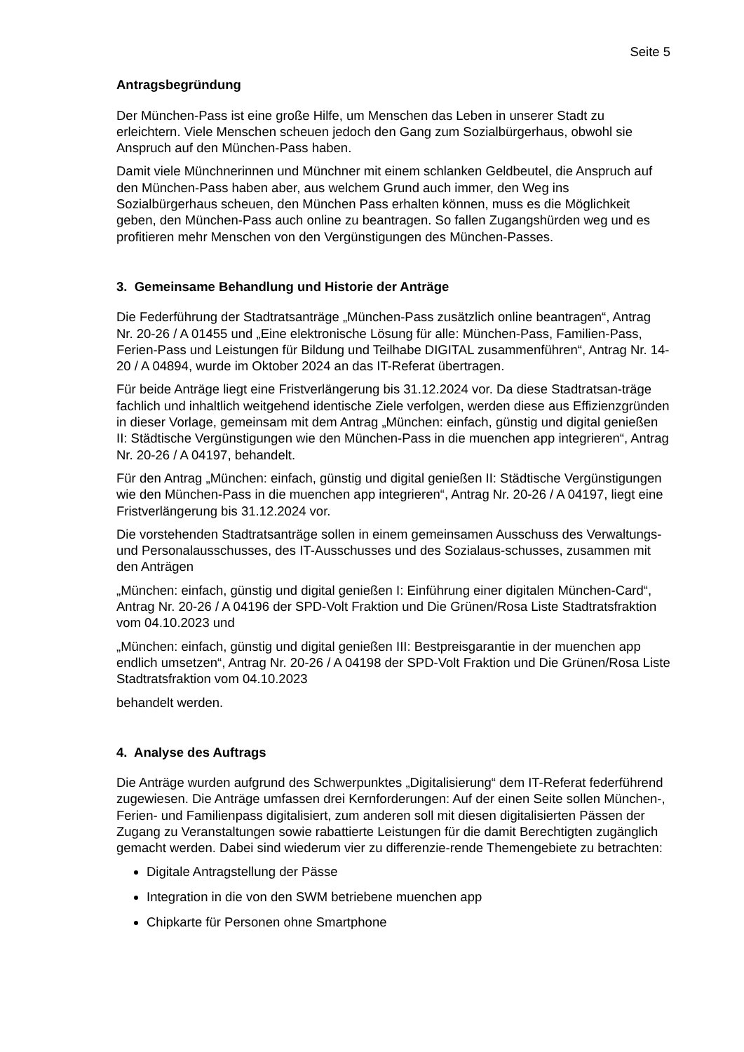Seite 5
Antragsbegründung
Der München-Pass ist eine große Hilfe, um Menschen das Leben in unserer Stadt zu erleichtern. Viele Menschen scheuen jedoch den Gang zum Sozialbürgerhaus, obwohl sie Anspruch auf den München-Pass haben.
Damit viele Münchnerinnen und Münchner mit einem schlanken Geldbeutel, die Anspruch auf den München-Pass haben aber, aus welchem Grund auch immer, den Weg ins Sozialbürgerhaus scheuen, den München Pass erhalten können, muss es die Möglichkeit geben, den München-Pass auch online zu beantragen. So fallen Zugangshürden weg und es profitieren mehr Menschen von den Vergünstigungen des München-Passes.
3. Gemeinsame Behandlung und Historie der Anträge
Die Federführung der Stadtratsanträge „München-Pass zusätzlich online beantragen“, Antrag Nr. 20-26 / A 01455 und „Eine elektronische Lösung für alle: München-Pass, Familien-Pass, Ferien-Pass und Leistungen für Bildung und Teilhabe DIGITAL zusammenführen“, Antrag Nr. 14-20 / A 04894, wurde im Oktober 2024 an das IT-Referat übertragen.
Für beide Anträge liegt eine Fristverlängerung bis 31.12.2024 vor. Da diese Stadtratsan-träge fachlich und inhaltlich weitgehend identische Ziele verfolgen, werden diese aus Effizienzgründen in dieser Vorlage, gemeinsam mit dem Antrag „München: einfach, günstig und digital genießen II: Städtische Vergünstigungen wie den München-Pass in die muenchen app integrieren“, Antrag Nr. 20-26 / A 04197, behandelt.
Für den Antrag „München: einfach, günstig und digital genießen II: Städtische Vergünstigungen wie den München-Pass in die muenchen app integrieren“, Antrag Nr. 20-26 / A 04197, liegt eine Fristverlängerung bis 31.12.2024 vor.
Die vorstehenden Stadtratsanträge sollen in einem gemeinsamen Ausschuss des Verwaltungs- und Personalausschusses, des IT-Ausschusses und des Sozialaus-schusses, zusammen mit den Anträgen
„München: einfach, günstig und digital genießen I: Einführung einer digitalen München-Card“, Antrag Nr. 20-26 / A 04196 der SPD-Volt Fraktion und Die Grünen/Rosa Liste Stadtratsfraktion vom 04.10.2023 und
„München: einfach, günstig und digital genießen III: Bestpreisgarantie in der muenchen app endlich umsetzen“, Antrag Nr. 20-26 / A 04198 der SPD-Volt Fraktion und Die Grünen/Rosa Liste Stadtratsfraktion vom 04.10.2023
behandelt werden.
4. Analyse des Auftrags
Die Anträge wurden aufgrund des Schwerpunktes „Digitalisierung“ dem IT-Referat federführend zugewiesen. Die Anträge umfassen drei Kernforderungen: Auf der einen Seite sollen München-, Ferien- und Familienpass digitalisiert, zum anderen soll mit diesen digitalisierten Pässen der Zugang zu Veranstaltungen sowie rabattierte Leistungen für die damit Berechtigten zugänglich gemacht werden. Dabei sind wiederum vier zu differenzie-rende Themengebiete zu betrachten:
Digitale Antragstellung der Pässe
Integration in die von den SWM betriebene muenchen app
Chipkarte für Personen ohne Smartphone